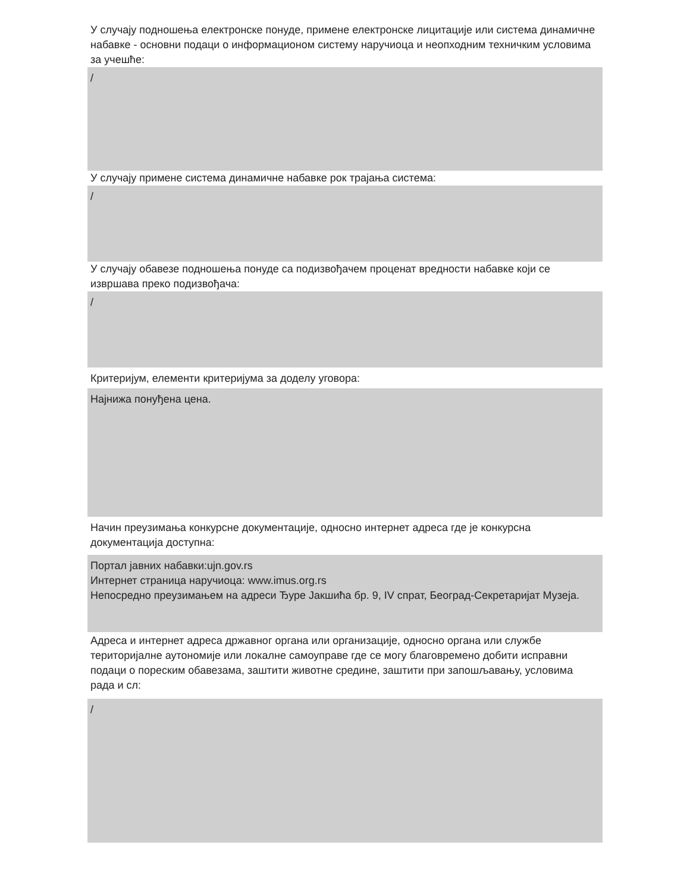У случају подношења електронске понуде, примене електронске лицитације или система динамичне набавке - основни подаци о информационом систему наручиоца и неопходним техничким условима за учешће:
/
У случају примене система динамичне набавке рок трајања система:
/
У случају обавезе подношења понуде са подизвођачем проценат вредности набавке који се извршава преко подизвођача:
/
Критеријум, елементи критеријума за доделу уговора:
Најнижа понуђена цена.
Начин преузимања конкурсне документације, односно интернет адреса где је конкурсна документација доступна:
Портал јавних набавки:ujn.gov.rs
Интернет страница наручиоца: www.imus.org.rs
Непосредно преузимањем на адреси Ђуре Јакшића бр. 9, IV спрат, Београд-Секретаријат Музеја.
Адреса и интернет адреса државног органа или организације, односно органа или службе територијалне аутономије или локалне самоуправе где се могу благовремено добити исправни подаци о пореским обавезама, заштити животне средине, заштити при запошљавању, условима рада и сл:
/